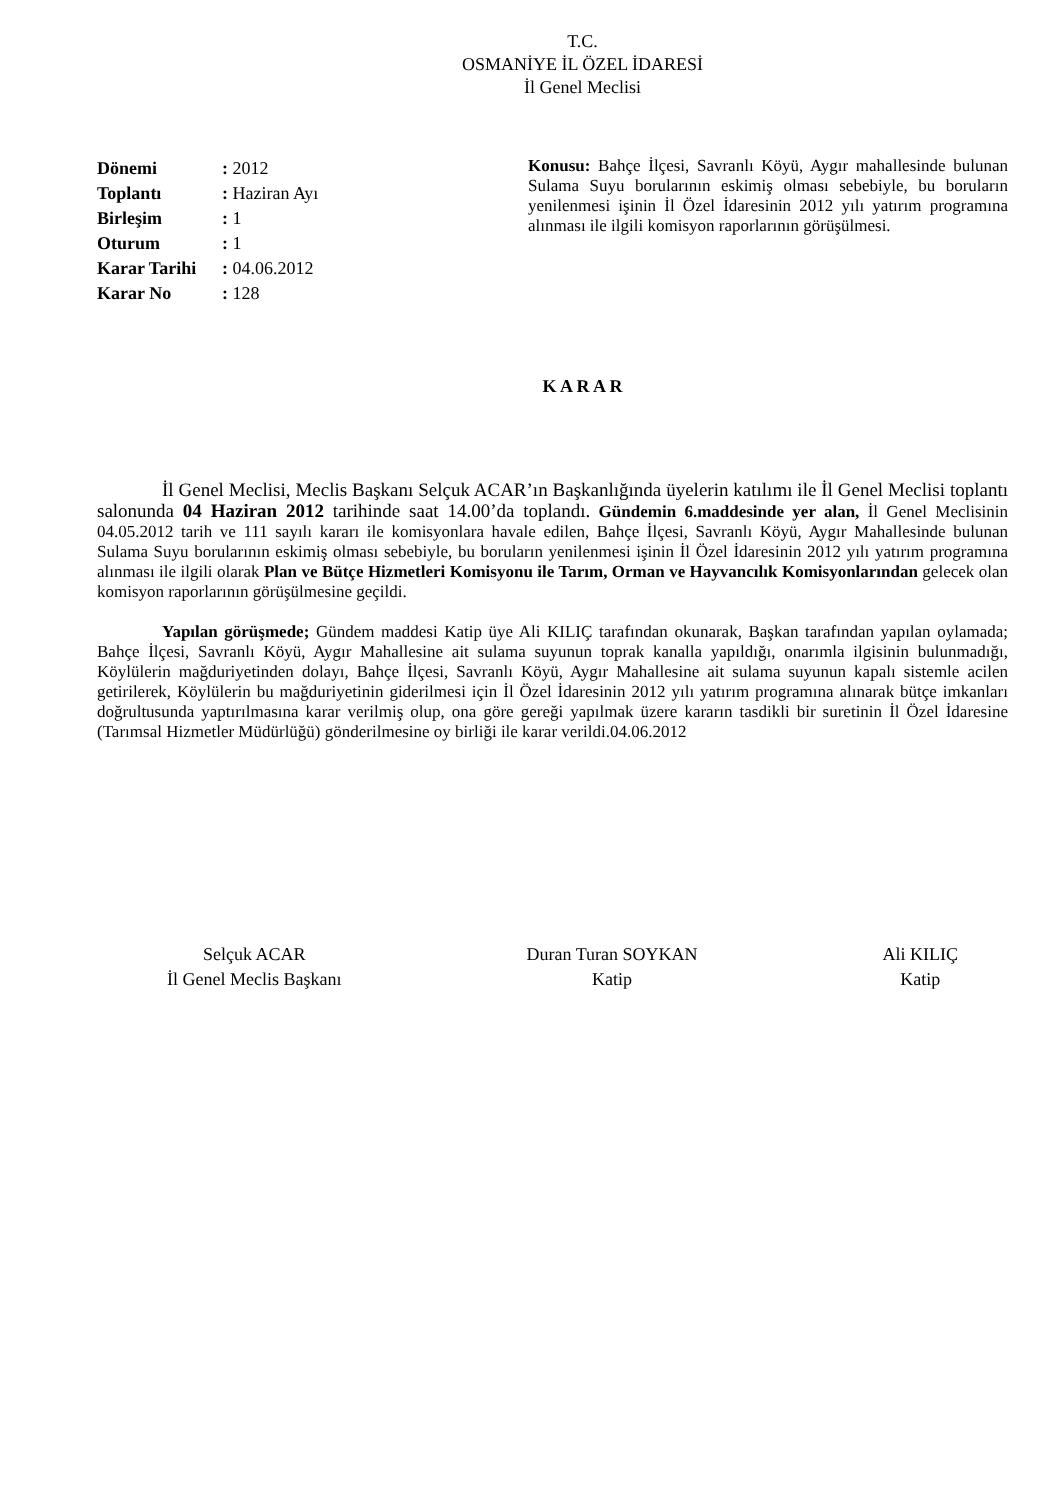T.C.
OSMANİYE İL ÖZEL İDARESİ
İl Genel Meclisi
Dönemi: 2012
Toplantı: Haziran Ayı
Birleşim: 1
Oturum: 1
Karar Tarihi: 04.06.2012
Karar No: 128
Konusu: Bahçe İlçesi, Savranlı Köyü, Aygır mahallesinde bulunan Sulama Suyu borularının eskimiş olması sebebiyle, bu boruların yenilenmesi işinin İl Özel İdaresinin 2012 yılı yatırım programına alınması ile ilgili komisyon raporlarının görüşülmesi.
K A R A R
İl Genel Meclisi, Meclis Başkanı Selçuk ACAR’ın Başkanlığında üyelerin katılımı ile İl Genel Meclisi toplantı salonunda 04 Haziran 2012 tarihinde saat 14.00’da toplandı. Gündemin 6.maddesinde yer alan, İl Genel Meclisinin 04.05.2012 tarih ve 111 sayılı kararı ile komisyonlara havale edilen, Bahçe İlçesi, Savranlı Köyü, Aygır Mahallesinde bulunan Sulama Suyu borularının eskimiş olması sebebiyle, bu boruların yenilenmesi işinin İl Özel İdaresinin 2012 yılı yatırım programına alınması ile ilgili olarak Plan ve Bütçe Hizmetleri Komisyonu ile Tarım, Orman ve Hayvancılık Komisyonlarından gelecek olan komisyon raporlarının görüşülmesine geçildi.
Yapılan görüşmede; Gündem maddesi Katip üye Ali KILIÇ tarafından okunarak, Başkan tarafından yapılan oylamada; Bahçe İlçesi, Savranlı Köyü, Aygır Mahallesine ait sulama suyunun toprak kanalla yapıldığı, onarımla ilgisinin bulunmadığı, Köylülerin mağduriyetinden dolayı, Bahçe İlçesi, Savranlı Köyü, Aygır Mahallesine ait sulama suyunun kapalı sistemle acilen getirilerek, Köylülerin bu mağduriyetinin giderilmesi için İl Özel İdaresinin 2012 yılı yatırım programına alınarak bütçe imkanları doğrultusunda yaptırılmasına karar verilmiş olup, ona göre gereği yapılmak üzere kararın tasdikli bir suretinin İl Özel İdaresine (Tarımsal Hizmetler Müdürlüğü) gönderilmesine oy birliği ile karar verildi.04.06.2012
Selçuk ACAR
İl Genel Meclis Başkanı
Duran Turan SOYKAN
Katip
Ali KILIÇ
Katip